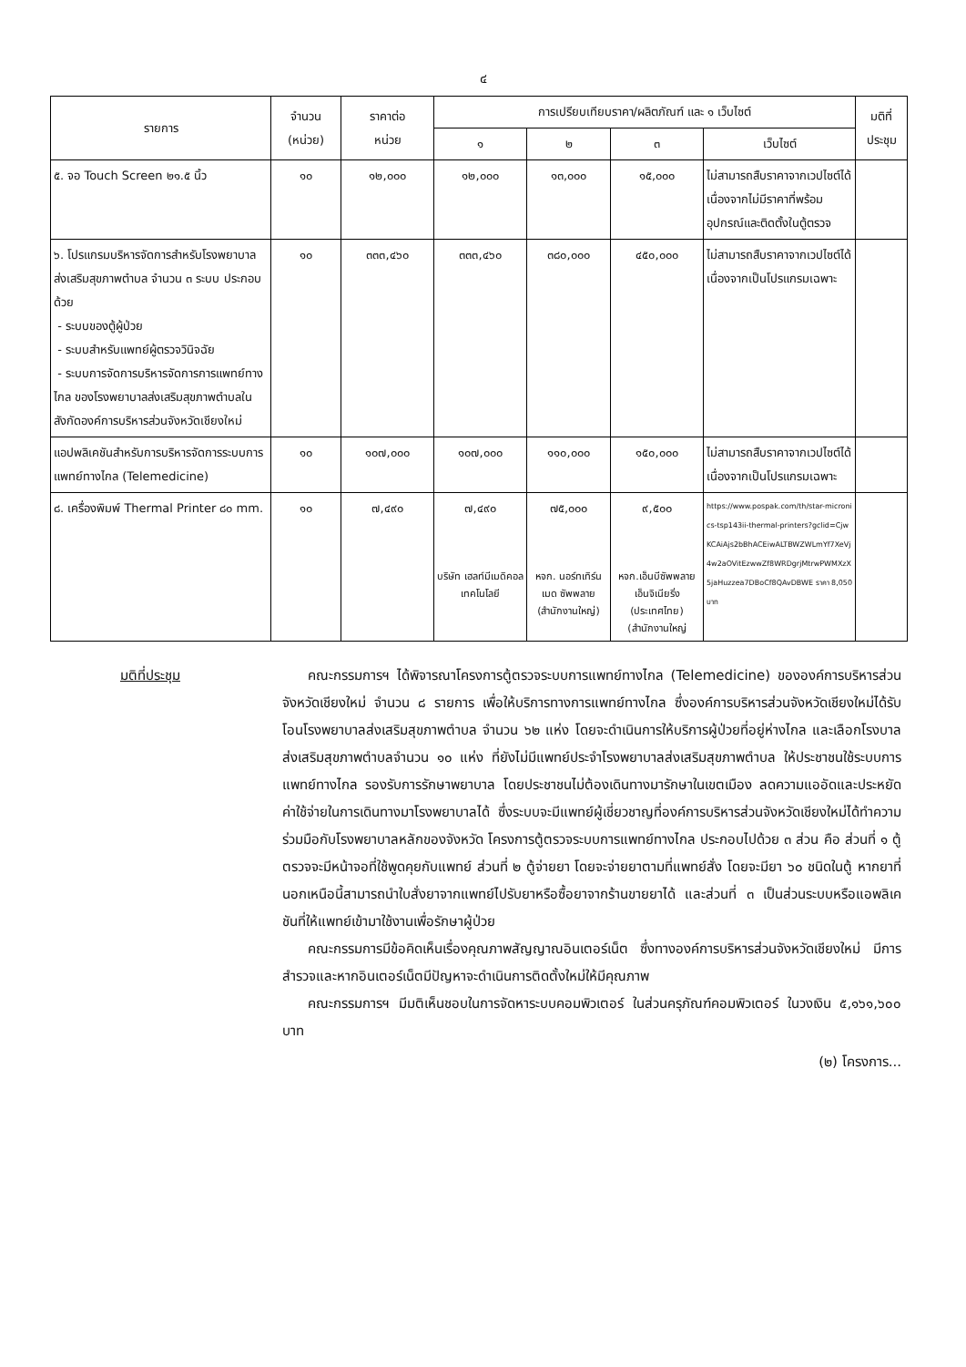๔
| รายการ | จำนวน (หน่วย) | ราคาต่อ หน่วย | การเปรียบเทียบราคา/ผลิตภัณฑ์ และ ๑ เว็บไซต์ | | | | มติที่ ประชุม |
| --- | --- | --- | --- | --- | --- | --- | --- |
| | | | ๑ | ๒ | ๓ | เว็บไซต์ | |
| ๕. จอ Touch Screen ๒๑.๕ นิ้ว | ๑๐ | ๑๒,๐๐๐ | ๑๒,๐๐๐ | ๑๓,๐๐๐ | ๑๕,๐๐๐ | ไม่สามารถสืบราคาจากเวปไซต์ได้เนื่องจากไม่มีราคาที่พร้อมอุปกรณ์และติดตั้งในตู้ตรวจ | |
| ๖. โปรแกรมบริหารจัดการสำหรับโรงพยาบาลส่งเสริมสุขภาพตำบล จำนวน ๓ ระบบ ประกอบด้วย - ระบบของตู้ผู้ป่วย - ระบบสำหรับแพทย์ผู้ตรวจวินิจฉัย - ระบบการจัดการบริหารจัดการการแพทย์ทางไกล ของโรงพยาบาลส่งเสริมสุขภาพตำบลในสังกัดองค์การบริหารส่วนจังหวัดเชียงใหม่ | ๑๐ | ๓๓๓,๔๖๐ | ๓๓๓,๔๖๐ | ๓๘๐,๐๐๐ | ๔๕๐,๐๐๐ | ไม่สามารถสืบราคาจากเวปไซต์ได้เนื่องจากเป็นโปรแกรมเฉพาะ | |
| แอปพลิเคชันสำหรับการบริหารจัดการระบบการแพทย์ทางไกล (Telemedicine) | ๑๐ | ๑๐๗,๐๐๐ | ๑๐๗,๐๐๐ | ๑๑๐,๐๐๐ | ๑๕๐,๐๐๐ | ไม่สามารถสืบราคาจากเวปไซต์ได้เนื่องจากเป็นโปรแกรมเฉพาะ | |
| ๘. เครื่องพิมพ์ Thermal Printer ๘๐ mm. | ๑๐ | ๗,๔๙๐ | ๗,๔๙๐ บริษัท เฮลท์มีเมดิคอลเทคโนโลยี | ๗๕,๐๐๐ หจก. นอร์ทเทิร์นเมด ซัพพลาย (สำนักงานใหญ่) | ๙,๕๐๐ หจก.เอ็นบีซัพพลาย เอ็นจิเนียริ่ง (ประเทศไทย) (สำนักงานใหญ่ | https://www.pospak.com/th/star-micronics-tsp143ii-thermal-printers?gclid=CjwKCAiAjs2bBhACEiwALTBWZWLmYf7XeVj4w2aOVitEzwwZf8WRDgrjMtrwPWMXzX5jaHuzzea7DBoCf8QAvDBWE ราคา 8,050 บาท | |
มติที่ประชุม คณะกรรมการฯ ได้พิจารณาโครงการตู้ตรวจระบบการแพทย์ทางไกล (Telemedicine) ขององค์การบริหารส่วนจังหวัดเชียงใหม่ จำนวน ๘ รายการ เพื่อให้บริการทางการแพทย์ทางไกล ซึ่งองค์การบริหารส่วนจังหวัดเชียงใหม่ได้รับโอนโรงพยาบาลส่งเสริมสุขภาพตำบล จำนวน ๖๒ แห่ง โดยจะดำเนินการให้บริการผู้ป่วยที่อยู่ห่างไกล และเลือกโรงบาลส่งเสริมสุขภาพตำบลจำนวน ๑๐ แห่ง ที่ยังไม่มีแพทย์ประจำโรงพยาบาลส่งเสริมสุขภาพตำบล ให้ประชาชนใช้ระบบการแพทย์ทางไกล รองรับการรักษาพยาบาล โดยประชาชนไม่ต้องเดินทางมารักษาในเขตเมือง ลดความแออัดและประหยัดค่าใช้จ่ายในการเดินทางมาโรงพยาบาลได้ ซึ่งระบบจะมีแพทย์ผู้เชี่ยวชาญที่องค์การบริหารส่วนจังหวัดเชียงใหม่ได้ทำความร่วมมือกับโรงพยาบาลหลักของจังหวัด โครงการตู้ตรวจระบบการแพทย์ทางไกล ประกอบไปด้วย ๓ ส่วน คือ ส่วนที่ ๑ ตู้ตรวจจะมีหน้าจอที่ใช้พูดคุยกับแพทย์ ส่วนที่ ๒ ตู้จ่ายยา โดยจะจ่ายยาตามที่แพทย์สั่ง โดยจะมียา ๖๐ ชนิดในตู้ หากยาที่นอกเหนือนี้สามารถนำใบสั่งยาจากแพทย์ไปรับยาหรือซื้อยาจากร้านขายยาได้ และส่วนที่ ๓ เป็นส่วนระบบหรือแอพลิเคชันที่ให้แพทย์เข้ามาใช้งานเพื่อรักษาผู้ป่วย
คณะกรรมการมีข้อคิดเห็นเรื่องคุณภาพสัญญาณอินเตอร์เน็ต ซึ่งทางองค์การบริหารส่วนจังหวัดเชียงใหม่ มีการสำรวจและหากอินเตอร์เน็ตมีปัญหาจะดำเนินการติดตั้งใหม่ให้มีคุณภาพ
คณะกรรมการฯ มีมติเห็นชอบในการจัดหาระบบคอมพิวเตอร์ ในส่วนครุภัณฑ์คอมพิวเตอร์ ในวงเงิน ๕,๑๖๑,๖๐๐ บาท
(๒) โครงการ...